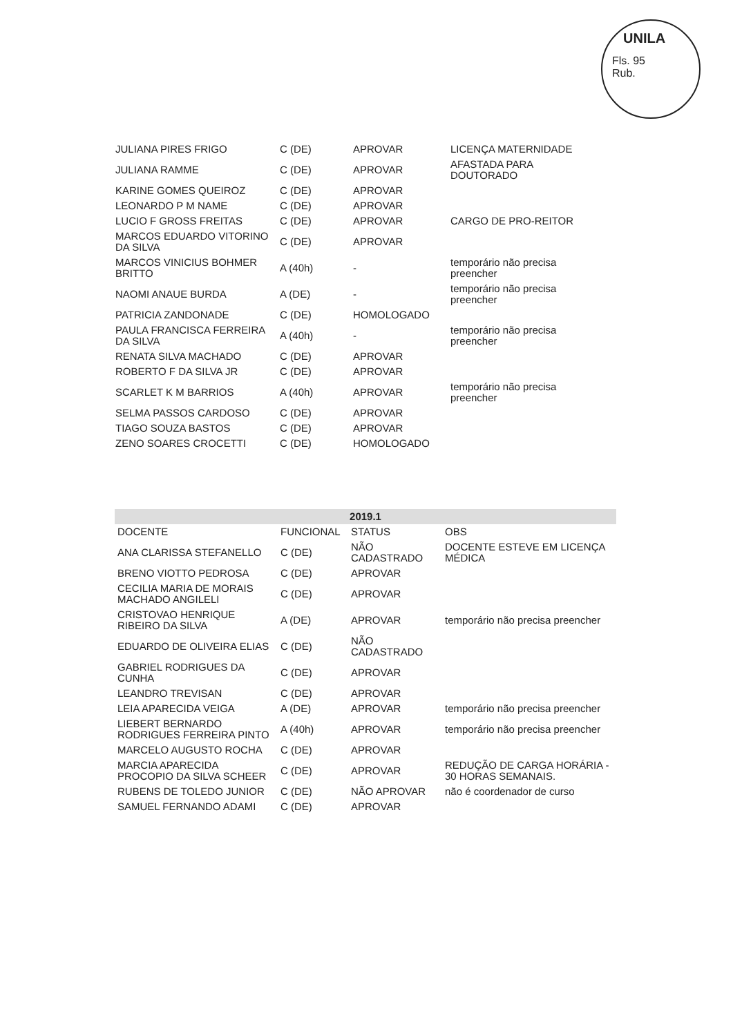UNILA
Fls. 95
Rub.
| JULIANA PIRES FRIGO | C (DE) | APROVAR | LICENÇA MATERNIDADE |
| JULIANA RAMME | C (DE) | APROVAR | AFASTADA PARA DOUTORADO |
| KARINE GOMES QUEIROZ | C (DE) | APROVAR | |
| LEONARDO P M NAME | C (DE) | APROVAR | |
| LUCIO F GROSS FREITAS | C (DE) | APROVAR | CARGO DE PRO-REITOR |
| MARCOS EDUARDO VITORINO DA SILVA | C (DE) | APROVAR | |
| MARCOS VINICIUS BOHMER BRITTO | A (40h) | - | temporário não precisa preencher |
| NAOMI ANAUE BURDA | A (DE) | - | temporário não precisa preencher |
| PATRICIA ZANDONADE | C (DE) | HOMOLOGADO | |
| PAULA FRANCISCA FERREIRA DA SILVA | A (40h) | - | temporário não precisa preencher |
| RENATA SILVA MACHADO | C (DE) | APROVAR | |
| ROBERTO F DA SILVA JR | C (DE) | APROVAR | |
| SCARLET K M BARRIOS | A (40h) | APROVAR | temporário não precisa preencher |
| SELMA PASSOS CARDOSO | C (DE) | APROVAR | |
| TIAGO SOUZA BASTOS | C (DE) | APROVAR | |
| ZENO SOARES CROCETTI | C (DE) | HOMOLOGADO | |
| 2019.1 | | | |
| --- | --- | --- | --- |
| DOCENTE | FUNCIONAL | STATUS | OBS |
| ANA CLARISSA STEFANELLO | C (DE) | NÃO CADASTRADO | DOCENTE ESTEVE EM LICENÇA MÉDICA |
| BRENO VIOTTO PEDROSA | C (DE) | APROVAR | |
| CECILIA MARIA DE MORAIS MACHADO ANGILELI | C (DE) | APROVAR | |
| CRISTOVAO HENRIQUE RIBEIRO DA SILVA | A (DE) | APROVAR | temporário não precisa preencher |
| EDUARDO DE OLIVEIRA ELIAS | C (DE) | NÃO CADASTRADO | |
| GABRIEL RODRIGUES DA CUNHA | C (DE) | APROVAR | |
| LEANDRO TREVISAN | C (DE) | APROVAR | |
| LEIA APARECIDA VEIGA | A (DE) | APROVAR | temporário não precisa preencher |
| LIEBERT BERNARDO RODRIGUES FERREIRA PINTO | A (40h) | APROVAR | temporário não precisa preencher |
| MARCELO AUGUSTO ROCHA | C (DE) | APROVAR | |
| MARCIA APARECIDA PROCOPIO DA SILVA SCHEER | C (DE) | APROVAR | REDUÇÃO DE CARGA HORÁRIA - 30 HORAS SEMANAIS. |
| RUBENS DE TOLEDO JUNIOR | C (DE) | NÃO APROVAR | não é coordenador de curso |
| SAMUEL FERNANDO ADAMI | C (DE) | APROVAR | |